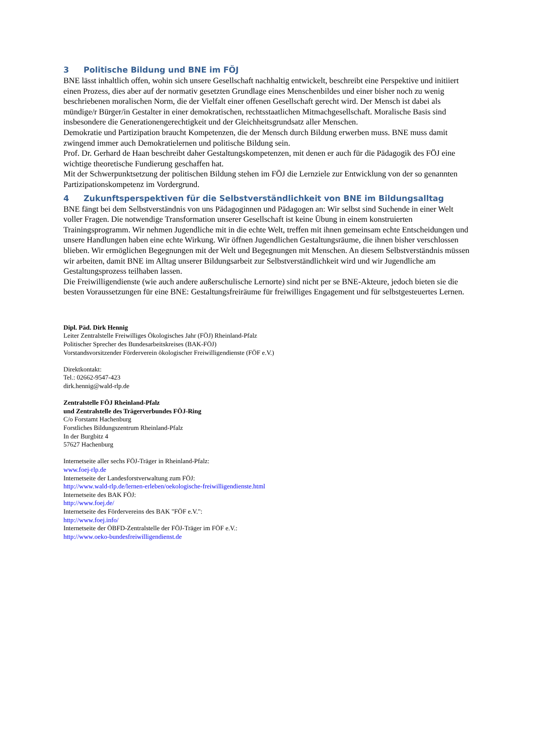3 Politische Bildung und BNE im FÖJ
BNE lässt inhaltlich offen, wohin sich unsere Gesellschaft nachhaltig entwickelt, beschreibt eine Perspektive und initiiert einen Prozess, dies aber auf der normativ gesetzten Grundlage eines Menschenbildes und einer bisher noch zu wenig beschriebenen moralischen Norm, die der Vielfalt einer offenen Gesellschaft gerecht wird. Der Mensch ist dabei als mündige/r Bürger/in Gestalter in einer demokratischen, rechtsstaatlichen Mitmachgesellschaft. Moralische Basis sind insbesondere die Generationengerechtigkeit und der Gleichheitsgrundsatz aller Menschen.
Demokratie und Partizipation braucht Kompetenzen, die der Mensch durch Bildung erwerben muss. BNE muss damit zwingend immer auch Demokratielernen und politische Bildung sein.
Prof. Dr. Gerhard de Haan beschreibt daher Gestaltungskompetenzen, mit denen er auch für die Pädagogik des FÖJ eine wichtige theoretische Fundierung geschaffen hat.
Mit der Schwerpunktsetzung der politischen Bildung stehen im FÖJ die Lernziele zur Entwicklung von der so genannten Partizipationskompetenz im Vordergrund.
4 Zukunftsperspektiven für die Selbstverständlichkeit von BNE im Bildungsalltag
BNE fängt bei dem Selbstverständnis von uns Pädagoginnen und Pädagogen an: Wir selbst sind Suchende in einer Welt voller Fragen. Die notwendige Transformation unserer Gesellschaft ist keine Übung in einem konstruierten Trainingsprogramm. Wir nehmen Jugendliche mit in die echte Welt, treffen mit ihnen gemeinsam echte Entscheidungen und unsere Handlungen haben eine echte Wirkung. Wir öffnen Jugendlichen Gestaltungsräume, die ihnen bisher verschlossen blieben. Wir ermöglichen Begegnungen mit der Welt und Begegnungen mit Menschen. An diesem Selbstverständnis müssen wir arbeiten, damit BNE im Alltag unserer Bildungsarbeit zur Selbstverständlichkeit wird und wir Jugendliche am Gestaltungsprozess teilhaben lassen.
Die Freiwilligendienste (wie auch andere außerschulische Lernorte) sind nicht per se BNE-Akteure, jedoch bieten sie die besten Voraussetzungen für eine BNE: Gestaltungsfreiräume für freiwilliges Engagement und für selbstgesteuertes Lernen.
Dipl. Päd. Dirk Hennig
Leiter Zentralstelle Freiwilliges Ökologisches Jahr (FÖJ) Rheinland-Pfalz
Politischer Sprecher des Bundesarbeitskreises (BAK-FÖJ)
Vorstandsvorsitzender Förderverein ökologischer Freiwilligendienste (FÖF e.V.)
Direktkontakt:
Tel.: 02662-9547-423
dirk.hennig@wald-rlp.de
Zentralstelle FÖJ Rheinland-Pfalz
und Zentralstelle des Trägerverbundes FÖJ-Ring
C/o Forstamt Hachenburg
Forstliches Bildungszentrum Rheinland-Pfalz
In der Burgbitz 4
57627 Hachenburg
Internetseite aller sechs FÖJ-Träger in Rheinland-Pfalz:
www.foej-rlp.de
Internetseite der Landesforstverwaltung zum FÖJ:
http://www.wald-rlp.de/lernen-erleben/oekologische-freiwilligendienste.html
Internetseite des BAK FÖJ:
http://www.foej.de/
Internetseite des Fördervereins des BAK "FÖF e.V.":
http://www.foej.info/
Internetseite der ÖBFD-Zentralstelle der FÖJ-Träger im FÖF e.V.:
http://www.oeko-bundesfreiwilligendienst.de